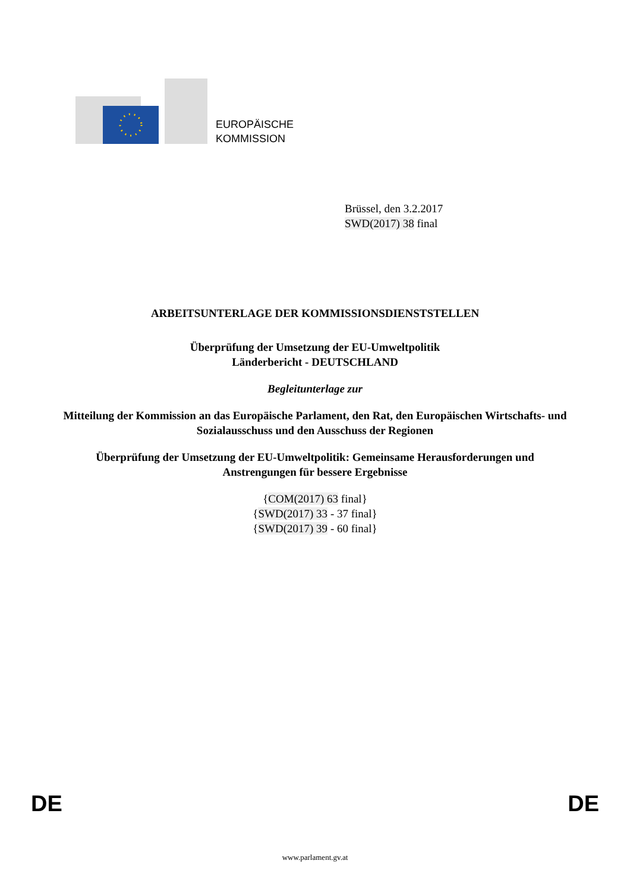EUROPÄISCHE
KOMMISSION
Brüssel, den 3.2.2017
SWD(2017) 38 final
ARBEITSUNTERLAGE DER KOMMISSIONSDIENSTSTELLEN
Überprüfung der Umsetzung der EU-Umweltpolitik
Länderbericht - DEUTSCHLAND
Begleitunterlage zur
Mitteilung der Kommission an das Europäische Parlament, den Rat, den Europäischen Wirtschafts- und Sozialausschuss und den Ausschuss der Regionen
Überprüfung der Umsetzung der EU-Umweltpolitik: Gemeinsame Herausforderungen und Anstrengungen für bessere Ergebnisse
{COM(2017) 63 final}
{SWD(2017) 33 - 37 final}
{SWD(2017) 39 - 60 final}
DE DE
www.parlament.gv.at